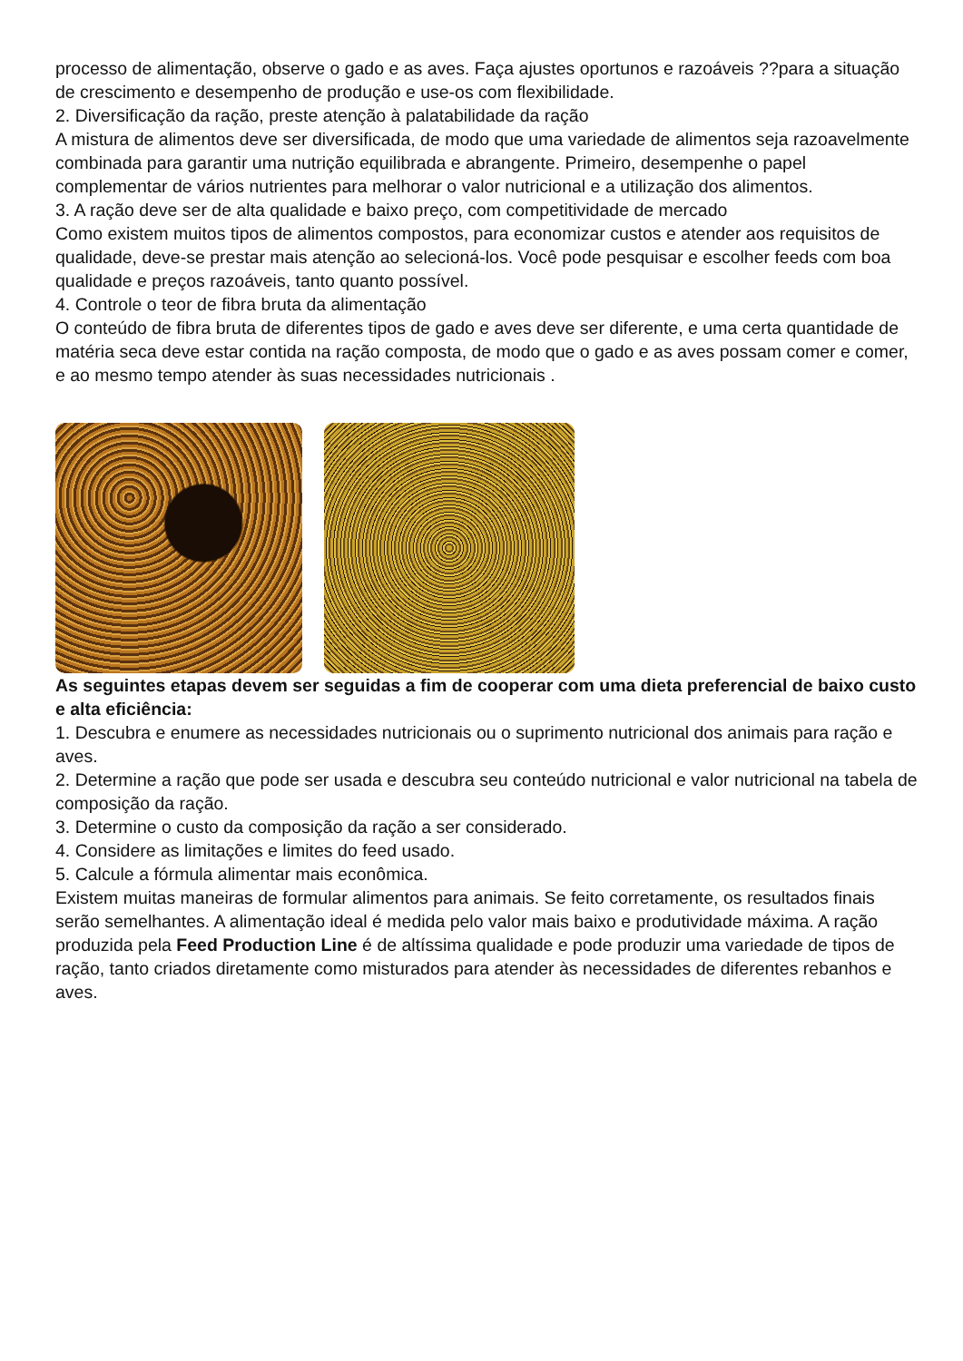processo de alimentação, observe o gado e as aves. Faça ajustes oportunos e razoáveis ??para a situação de crescimento e desempenho de produção e use-os com flexibilidade.
2. Diversificação da ração, preste atenção à palatabilidade da ração
A mistura de alimentos deve ser diversificada, de modo que uma variedade de alimentos seja razoavelmente combinada para garantir uma nutrição equilibrada e abrangente. Primeiro, desempenhe o papel complementar de vários nutrientes para melhorar o valor nutricional e a utilização dos alimentos.
3. A ração deve ser de alta qualidade e baixo preço, com competitividade de mercado
Como existem muitos tipos de alimentos compostos, para economizar custos e atender aos requisitos de qualidade, deve-se prestar mais atenção ao selecioná-los. Você pode pesquisar e escolher feeds com boa qualidade e preços razoáveis, tanto quanto possível.
4. Controle o teor de fibra bruta da alimentação
O conteúdo de fibra bruta de diferentes tipos de gado e aves deve ser diferente, e uma certa quantidade de matéria seca deve estar contida na ração composta, de modo que o gado e as aves possam comer e comer, e ao mesmo tempo atender às suas necessidades nutricionais .
As seguintes etapas devem ser seguidas a fim de cooperar com uma dieta preferencial de baixo custo e alta eficiência:
1. Descubra e enumere as necessidades nutricionais ou o suprimento nutricional dos animais para ração e aves.
2. Determine a ração que pode ser usada e descubra seu conteúdo nutricional e valor nutricional na tabela de composição da ração.
3. Determine o custo da composição da ração a ser considerado.
4. Considere as limitações e limites do feed usado.
5. Calcule a fórmula alimentar mais econômica.
Existem muitas maneiras de formular alimentos para animais. Se feito corretamente, os resultados finais serão semelhantes. A alimentação ideal é medida pelo valor mais baixo e produtividade máxima. A ração produzida pela Feed Production Line é de altíssima qualidade e pode produzir uma variedade de tipos de ração, tanto criados diretamente como misturados para atender às necessidades de diferentes rebanhos e aves.